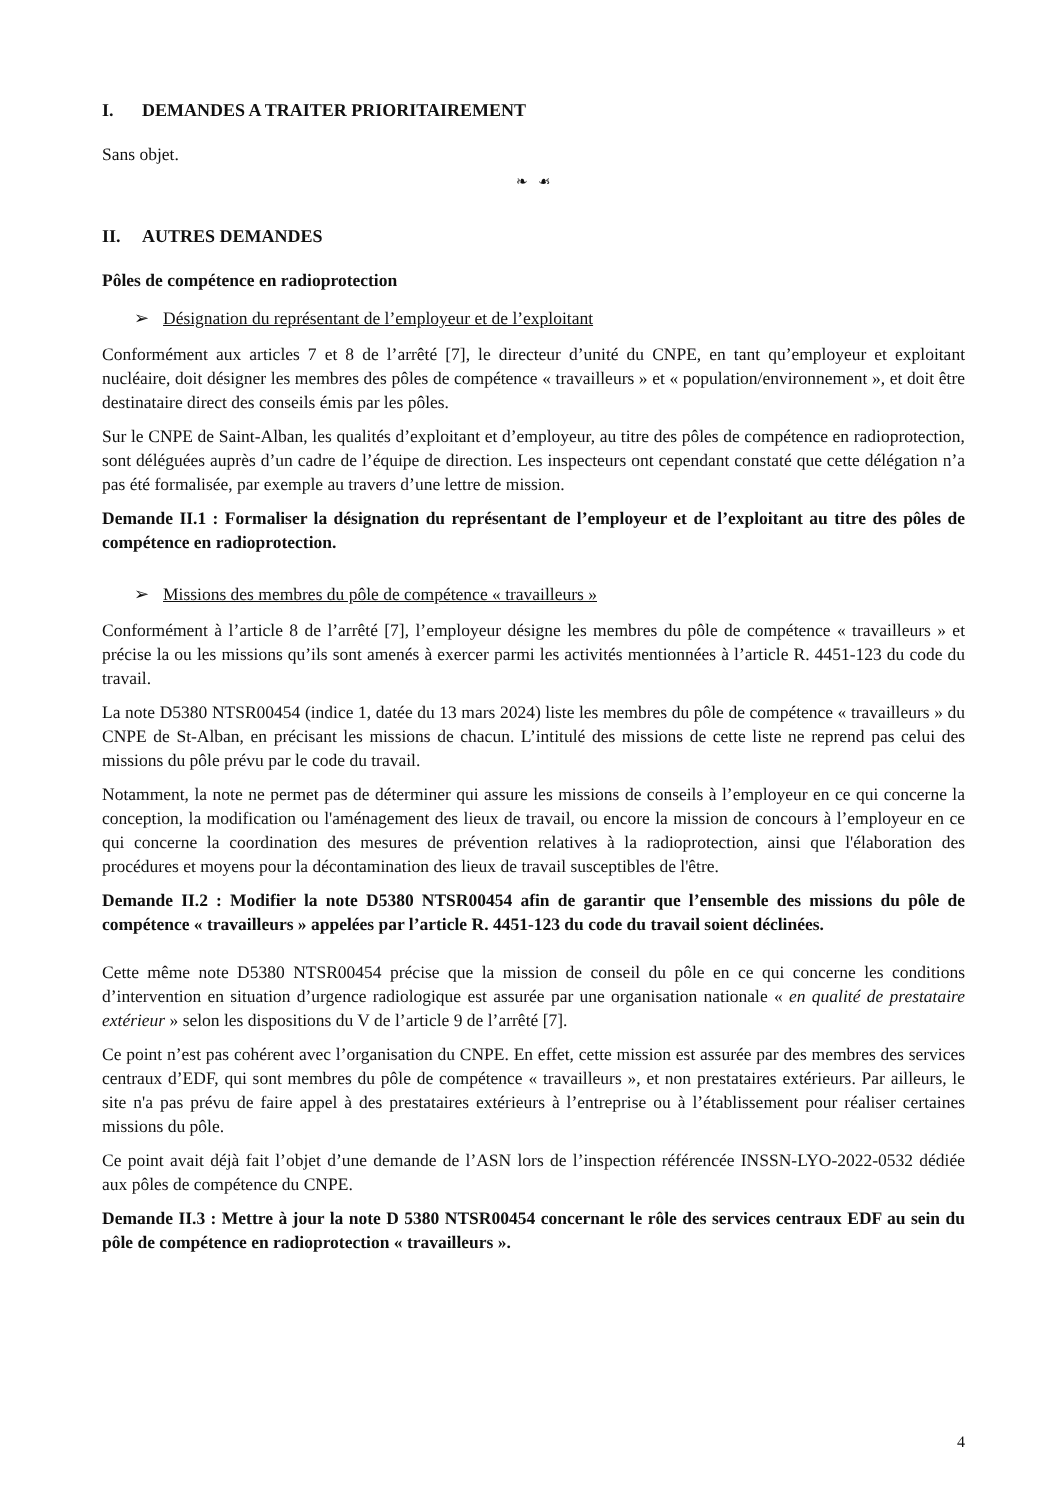I. DEMANDES A TRAITER PRIORITAIREMENT
Sans objet.
❧ ☙
II. AUTRES DEMANDES
Pôles de compétence en radioprotection
➢ Désignation du représentant de l’employeur et de l’exploitant
Conformément aux articles 7 et 8 de l’arrêté [7], le directeur d’unité du CNPE, en tant qu’employeur et exploitant nucléaire, doit désigner les membres des pôles de compétence « travailleurs » et « population/environnement », et doit être destinataire direct des conseils émis par les pôles.
Sur le CNPE de Saint-Alban, les qualités d’exploitant et d’employeur, au titre des pôles de compétence en radioprotection, sont déléguées auprès d’un cadre de l’équipe de direction. Les inspecteurs ont cependant constaté que cette délégation n’a pas été formalisée, par exemple au travers d’une lettre de mission.
Demande II.1 : Formaliser la désignation du représentant de l’employeur et de l’exploitant au titre des pôles de compétence en radioprotection.
➢ Missions des membres du pôle de compétence « travailleurs »
Conformément à l’article 8 de l’arrêté [7], l’employeur désigne les membres du pôle de compétence « travailleurs » et précise la ou les missions qu’ils sont amenés à exercer parmi les activités mentionnées à l’article R. 4451-123 du code du travail.
La note D5380 NTSR00454 (indice 1, datée du 13 mars 2024) liste les membres du pôle de compétence « travailleurs » du CNPE de St-Alban, en précisant les missions de chacun. L’intitulé des missions de cette liste ne reprend pas celui des missions du pôle prévu par le code du travail.
Notamment, la note ne permet pas de déterminer qui assure les missions de conseils à l’employeur en ce qui concerne la conception, la modification ou l'aménagement des lieux de travail, ou encore la mission de concours à l’employeur en ce qui concerne la coordination des mesures de prévention relatives à la radioprotection, ainsi que l'élaboration des procédures et moyens pour la décontamination des lieux de travail susceptibles de l'être.
Demande II.2 : Modifier la note D5380 NTSR00454 afin de garantir que l’ensemble des missions du pôle de compétence « travailleurs » appelées par l’article R. 4451-123 du code du travail soient déclinées.
Cette même note D5380 NTSR00454 précise que la mission de conseil du pôle en ce qui concerne les conditions d’intervention en situation d’urgence radiologique est assurée par une organisation nationale « en qualité de prestataire extérieur » selon les dispositions du V de l’article 9 de l’arrêté [7].
Ce point n’est pas cohérent avec l’organisation du CNPE. En effet, cette mission est assurée par des membres des services centraux d’EDF, qui sont membres du pôle de compétence « travailleurs », et non prestataires extérieurs. Par ailleurs, le site n'a pas prévu de faire appel à des prestataires extérieurs à l’entreprise ou à l’établissement pour réaliser certaines missions du pôle.
Ce point avait déjà fait l’objet d’une demande de l’ASN lors de l’inspection référencée INSSN-LYO-2022-0532 dédiée aux pôles de compétence du CNPE.
Demande II.3 : Mettre à jour la note D 5380 NTSR00454 concernant le rôle des services centraux EDF au sein du pôle de compétence en radioprotection « travailleurs ».
4